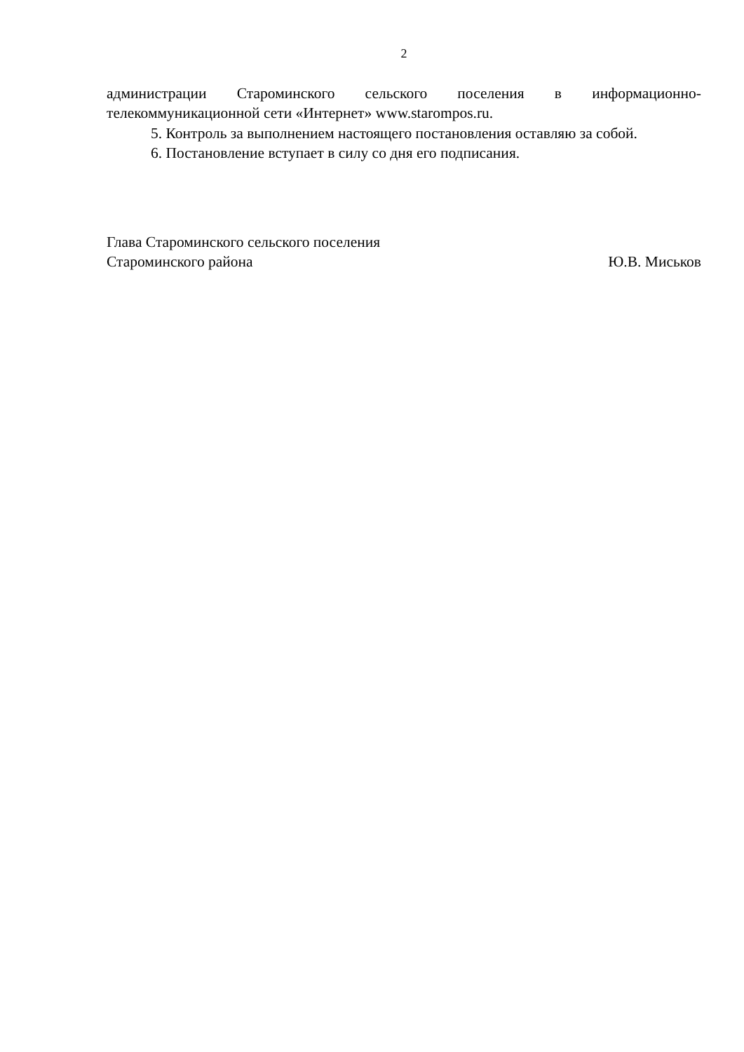2
администрации Староминского сельского поселения в информационно-телекоммуникационной сети «Интернет» www.starompos.ru.
5. Контроль за выполнением настоящего постановления оставляю за собой.
6. Постановление вступает в силу со дня его подписания.
Глава Староминского сельского поселения
Староминского района Ю.В. Миськов